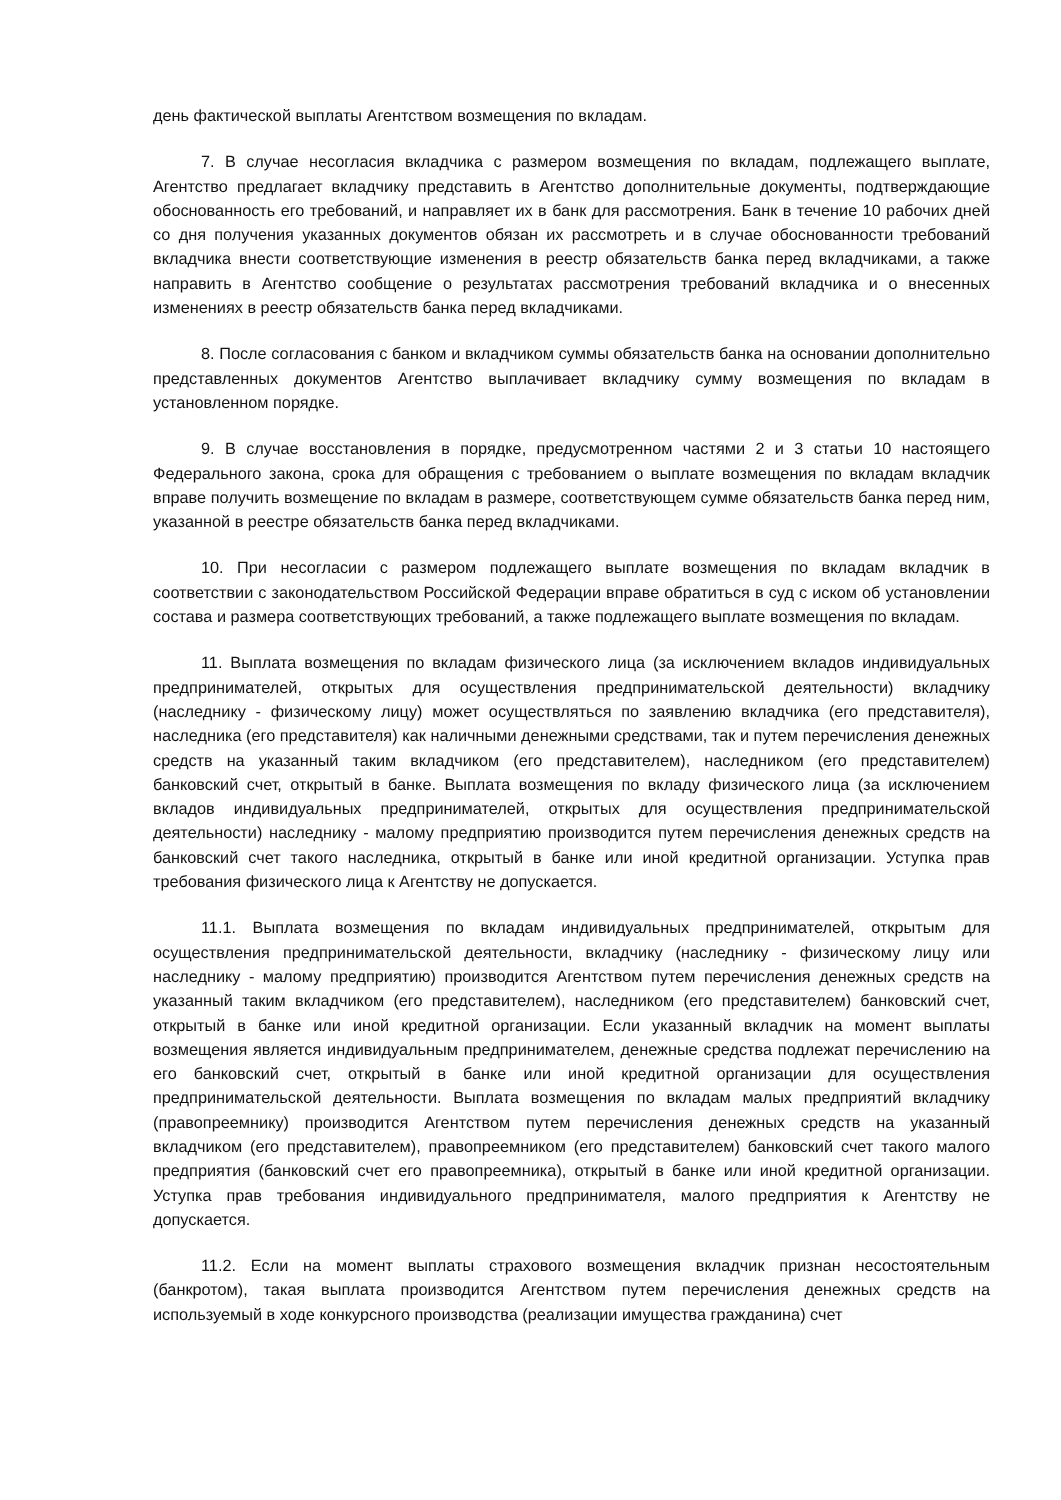день фактической выплаты Агентством возмещения по вкладам.
7. В случае несогласия вкладчика с размером возмещения по вкладам, подлежащего выплате, Агентство предлагает вкладчику представить в Агентство дополнительные документы, подтверждающие обоснованность его требований, и направляет их в банк для рассмотрения. Банк в течение 10 рабочих дней со дня получения указанных документов обязан их рассмотреть и в случае обоснованности требований вкладчика внести соответствующие изменения в реестр обязательств банка перед вкладчиками, а также направить в Агентство сообщение о результатах рассмотрения требований вкладчика и о внесенных изменениях в реестр обязательств банка перед вкладчиками.
8. После согласования с банком и вкладчиком суммы обязательств банка на основании дополнительно представленных документов Агентство выплачивает вкладчику сумму возмещения по вкладам в установленном порядке.
9. В случае восстановления в порядке, предусмотренном частями 2 и 3 статьи 10 настоящего Федерального закона, срока для обращения с требованием о выплате возмещения по вкладам вкладчик вправе получить возмещение по вкладам в размере, соответствующем сумме обязательств банка перед ним, указанной в реестре обязательств банка перед вкладчиками.
10. При несогласии с размером подлежащего выплате возмещения по вкладам вкладчик в соответствии с законодательством Российской Федерации вправе обратиться в суд с иском об установлении состава и размера соответствующих требований, а также подлежащего выплате возмещения по вкладам.
11. Выплата возмещения по вкладам физического лица (за исключением вкладов индивидуальных предпринимателей, открытых для осуществления предпринимательской деятельности) вкладчику (наследнику - физическому лицу) может осуществляться по заявлению вкладчика (его представителя), наследника (его представителя) как наличными денежными средствами, так и путем перечисления денежных средств на указанный таким вкладчиком (его представителем), наследником (его представителем) банковский счет, открытый в банке. Выплата возмещения по вкладу физического лица (за исключением вкладов индивидуальных предпринимателей, открытых для осуществления предпринимательской деятельности) наследнику - малому предприятию производится путем перечисления денежных средств на банковский счет такого наследника, открытый в банке или иной кредитной организации. Уступка прав требования физического лица к Агентству не допускается.
11.1. Выплата возмещения по вкладам индивидуальных предпринимателей, открытым для осуществления предпринимательской деятельности, вкладчику (наследнику - физическому лицу или наследнику - малому предприятию) производится Агентством путем перечисления денежных средств на указанный таким вкладчиком (его представителем), наследником (его представителем) банковский счет, открытый в банке или иной кредитной организации. Если указанный вкладчик на момент выплаты возмещения является индивидуальным предпринимателем, денежные средства подлежат перечислению на его банковский счет, открытый в банке или иной кредитной организации для осуществления предпринимательской деятельности. Выплата возмещения по вкладам малых предприятий вкладчику (правопреемнику) производится Агентством путем перечисления денежных средств на указанный вкладчиком (его представителем), правопреемником (его представителем) банковский счет такого малого предприятия (банковский счет его правопреемника), открытый в банке или иной кредитной организации. Уступка прав требования индивидуального предпринимателя, малого предприятия к Агентству не допускается.
11.2. Если на момент выплаты страхового возмещения вкладчик признан несостоятельным (банкротом), такая выплата производится Агентством путем перечисления денежных средств на используемый в ходе конкурсного производства (реализации имущества гражданина) счет